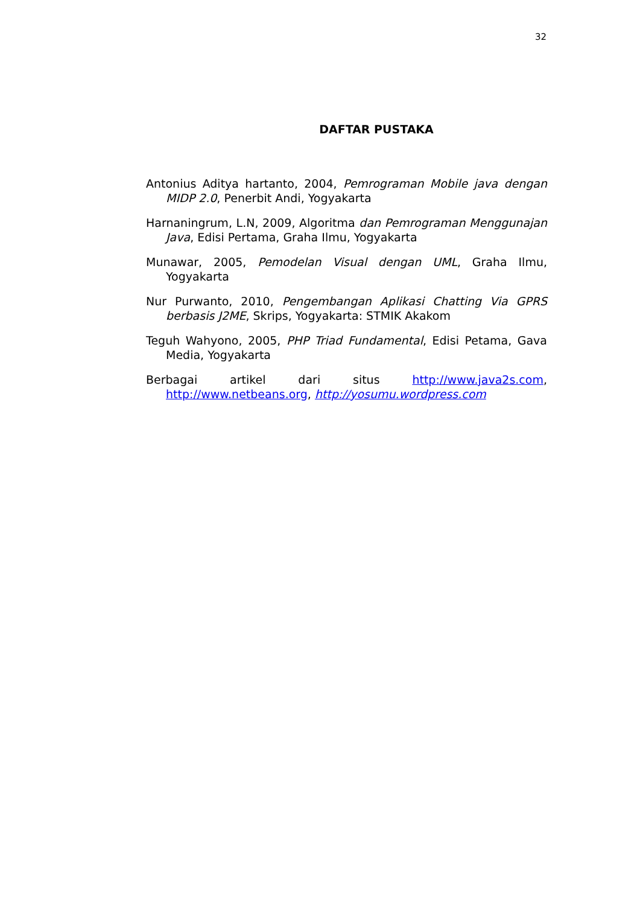32
DAFTAR PUSTAKA
Antonius Aditya hartanto, 2004, Pemrograman Mobile java dengan MIDP 2.0, Penerbit Andi, Yogyakarta
Harnaningrum, L.N, 2009, Algoritma dan Pemrograman Menggunajan Java, Edisi Pertama, Graha Ilmu, Yogyakarta
Munawar, 2005, Pemodelan Visual dengan UML, Graha Ilmu, Yogyakarta
Nur Purwanto, 2010, Pengembangan Aplikasi Chatting Via GPRS berbasis J2ME, Skrips, Yogyakarta: STMIK Akakom
Teguh Wahyono, 2005, PHP Triad Fundamental, Edisi Petama, Gava Media, Yogyakarta
Berbagai artikel dari situs http://www.java2s.com, http://www.netbeans.org, http://yosumu.wordpress.com